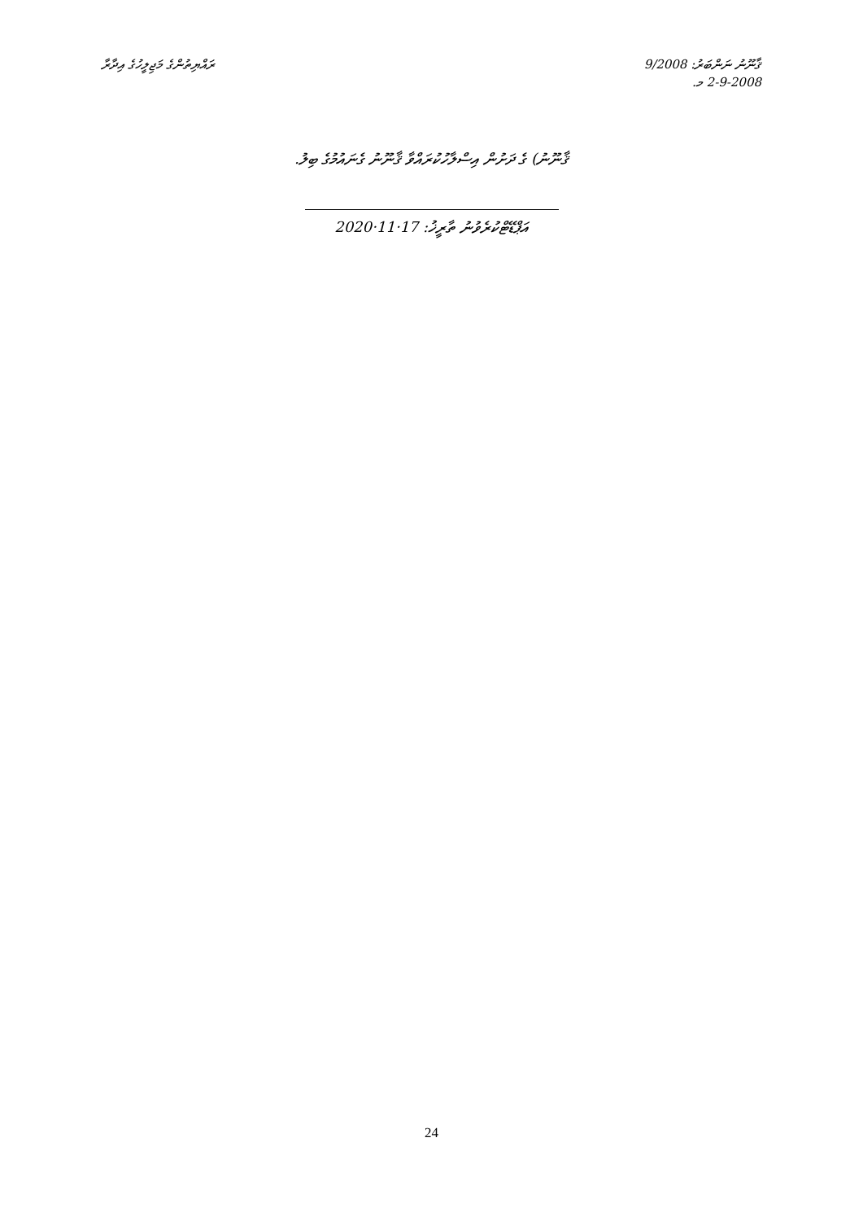ރައްޔިތުންގެ މަޖިލީހުގެ އިދާރާ ޤާނޫނު ނަންބަރު: 9/2008
2-9-2008 މ.
ޤާނޫނު) ގެ ދަށުން އިސްލާހުކުރައްވާ ޤާނޫނު ގެނައުމުގެ ބިލު.
އަޕްޑޭޓްކުރެވުނު ތާރީޚު: 17·11·2020
24